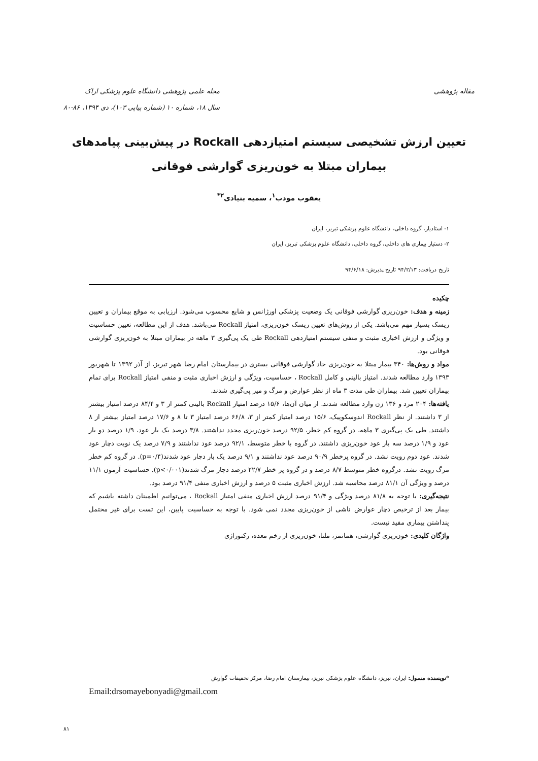مقاله پژوهشی مجله علمی پژوهشی دانشگاه علوم پزشکی اراک
سال ۱۸، شماره ۱۰ (شماره پیاپی ۱۰۳)، دی ۱۳۹۴، ۸۶-۸۰
تعیین ارزش تشخیصی سیستم امتیازدهی Rockall در پیش‌بینی پیامدهای بیماران مبتلا به خون‌ریزی گوارشی فوقانی
یعقوب مودب<sup>۱</sup>، سمیه بنیادی<sup>۲*</sup>
۱- استادیار، گروه داخلی، دانشگاه علوم پزشکی تبریز، ایران
۲- دستیار بیماری های داخلی، گروه داخلی، دانشگاه علوم پزشکی تبریز، ایران
تاریخ دریافت: ۹۴/۲/۱۳ تاریخ پذیرش: ۹۴/۶/۱۸
چکیده
زمینه و هدف: خون‌ریزی گوارشی فوقانی یک وضعیت پزشکی اورژانس و شایع محسوب می‌شود. ارزیابی به موقع بیماران و تعیین ریسک بسیار مهم می‌باشد. یکی از روش‌های تعیین ریسک خون‌ریزی، امتیاز Rockall می‌باشد. هدف از این مطالعه، تعیین حساسیت و ویژگی و ارزش اخباری مثبت و منفی سیستم امتیازدهی Rockall طی یک پی‌گیری ۳ ماهه در بیماران مبتلا به خون‌ریزی گوارشی فوقانی بود.
مواد و روش‌ها: ۳۴۰ بیمار مبتلا به خون‌ریزی حاد گوارشی فوقانی بستری در بیمارستان امام رضا شهر تبریز، از آذر ۱۳۹۲ تا شهریور ۱۳۹۳ وارد مطالعه شدند. امتیاز بالینی و کامل Rockall ، حساسیت، ویژگی و ارزش اخباری مثبت و منفی امتیاز Rockall برای تمام بیماران تعیین شد. بیماران طی مدت ۳ ماه از نظر عوارض و مرگ و میر پی‌گیری شدند.
یافته‌ها: ۲۰۴ مرد و ۱۳۶ زن وارد مطالعه شدند. از میان آن‌ها، ۱۵/۶ درصد امتیاز Rockall بالینی کمتر از ۳ و ۸۴/۴ درصد امتیاز بیشتر از ۳ داشتند. از نظر Rockall اندوسکوپیک، ۱۵/۶ درصد امتیاز کمتر از ۳، ۶۶/۸ درصد امتیاز ۳ تا ۸ و ۱۷/۶ درصد امتیاز بیشتر از ۸ داشتند. طی یک پی‌گیری ۳ ماهه، در گروه کم خطر، ۹۲/۵ درصد خون‌ریزی مجدد نداشتند. ۳/۸ درصد یک بار عود، ۱/۹ درصد دو بار عود و ۱/۹ درصد سه بار عود خون‌ریزی داشتند. در گروه با خطر متوسط، ۹۲/۱ درصد عود نداشتند و ۷/۹ درصد یک نوبت دچار عود شدند. عود دوم رویت نشد. در گروه پرخطر ۹۰/۹ درصد عود نداشتند و ۹/۱ درصد یک بار دچار عود شدند(p=۰/۴). در گروه کم خطر مرگ رویت نشد. درگروه خطر متوسط ۸/۷ درصد و در گروه پر خطر ۲۲/۷ درصد دچار مرگ شدند(p<۰/۰۰۱). حساسیت آزمون ۱۱/۱ درصد و ویژگی آن ۸۱/۱ درصد محاسبه شد. ارزش اخباری مثبت ۵ درصد و ارزش اخباری منفی ۹۱/۴ درصد بود.
نتیجه‌گیری: با توجه به ۸۱/۸ درصد ویژگی و ۹۱/۴ درصد ارزش اخباری منفی امتیاز Rockall ، می‌توانیم اطمینان داشته باشیم که بیمار بعد از ترخیص دچار عوارض ناشی از خون‌ریزی مجدد نمی شود. با توجه به حساسیت پایین، این تست برای غیر محتمل پنداشتن بیماری مفید نیست.
واژگان کلیدی: خون‌ریزی گوارشی، هماتمز، ملنا، خون‌ریزی از زخم معده، رکتوراژی
*نویسنده مسول: ایران، تبریز، دانشگاه علوم پزشکی تبریز، بیمارستان امام رضا، مرکز تحقیقات گوارش
Email:drsomayebonyadi@gmail.com
۸۱